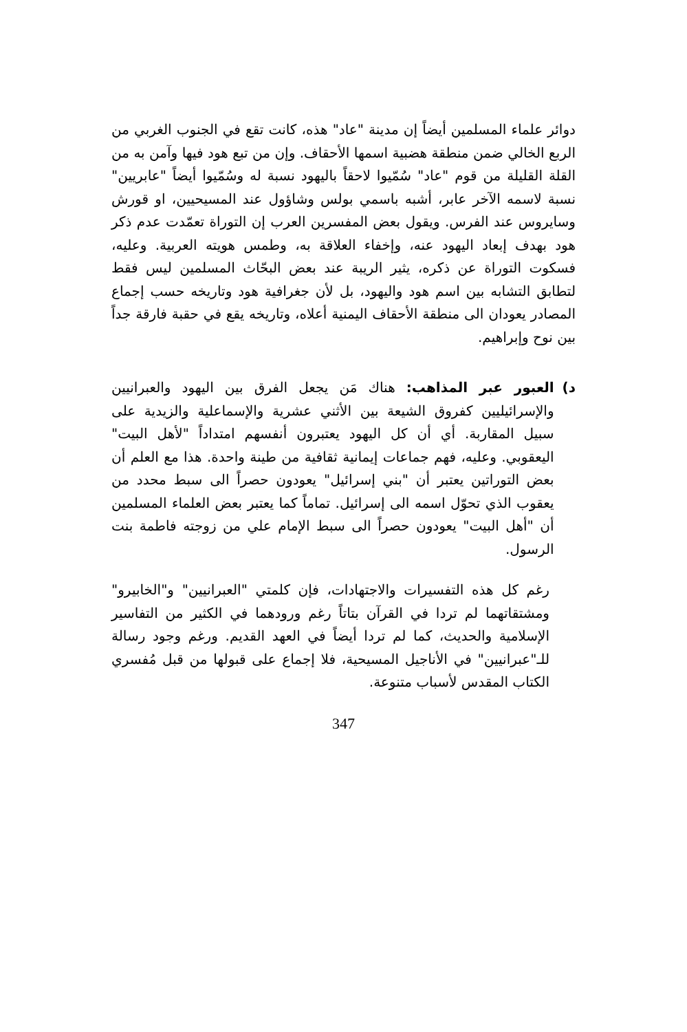دوائر علماء المسلمين أيضاً إن مدينة "عاد" هذه، كانت تقع في الجنوب الغربي من الربع الخالي ضمن منطقة هضبية اسمها الأحقاف. وإن من تبع هود فيها وآمن به من القلة القليلة من قوم "عاد" سُمّيوا لاحقاً باليهود نسبة له وسُمّيوا أيضاً "عابريين" نسبة لاسمه الآخر عابر، أشبه باسمي بولس وشاؤول عند المسيحيين، او قورش وسايروس عند الفرس. ويقول بعض المفسرين العرب إن التوراة تعمّدت عدم ذكر هود بهدف إبعاد اليهود عنه، وإخفاء العلاقة به، وطمس هويته العربية. وعليه، فسكوت التوراة عن ذكره، يثير الريبة عند بعض البحّاث المسلمين ليس فقط لتطابق التشابه بين اسم هود واليهود، بل لأن جغرافية هود وتاريخه حسب إجماع المصادر يعودان الى منطقة الأحقاف اليمنية أعلاه، وتاريخه يقع في حقبة فارقة جداً بين نوح وإبراهيم.
د) العبور عبر المذاهب: هناك مَن يجعل الفرق بين اليهود والعبرانيين والإسرائيليين كفروق الشيعة بين الأثني عشرية والإسماعلية والزيدية على سبيل المقاربة. أي أن كل اليهود يعتبرون أنفسهم امتداداً "لأهل البيت" اليعقوبي. وعليه، فهم جماعات إيمانية ثقافية من طينة واحدة. هذا مع العلم أن بعض التوراتين يعتبر أن "بني إسرائيل" يعودون حصراً الى سبط محدد من يعقوب الذي تحوّل اسمه الى إسرائيل. تماماً كما يعتبر بعض العلماء المسلمين أن "أهل البيت" يعودون حصراً الى سبط الإمام علي من زوجته فاطمة بنت الرسول.
رغم كل هذه التفسيرات والاجتهادات، فإن كلمتي "العبرانيين" و"الخابيرو" ومشتقاتهما لم تردا في القرآن بتاتاً رغم ورودهما في الكثير من التفاسير الإسلامية والحديث، كما لم تردا أيضاً في العهد القديم. ورغم وجود رسالة للـ"عبرانيين" في الأناجيل المسيحية، فلا إجماع على قبولها من قبل مُفسري الكتاب المقدس لأسباب متنوعة.
347